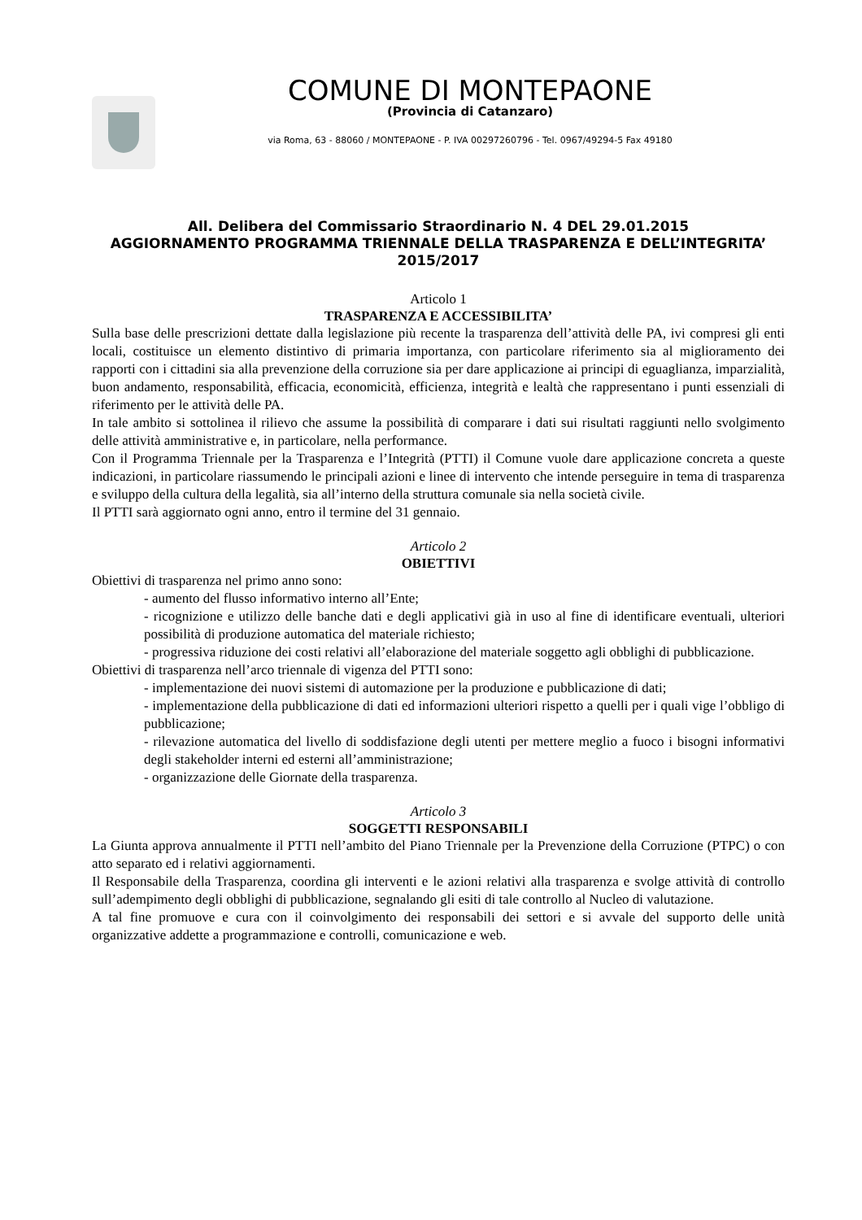COMUNE DI MONTEPAONE
(Provincia di Catanzaro)
via Roma, 63 - 88060 / MONTEPAONE - P. IVA 00297260796 - Tel. 0967/49294-5 Fax 49180
All. Delibera del Commissario Straordinario N. 4 DEL 29.01.2015
AGGIORNAMENTO PROGRAMMA TRIENNALE DELLA TRASPARENZA E DELL’INTEGRITA’ 2015/2017
Articolo 1
TRASPARENZA E ACCESSIBILITA’
Sulla base delle prescrizioni dettate dalla legislazione più recente la trasparenza dell’attività delle PA, ivi compresi gli enti locali, costituisce un elemento distintivo di primaria importanza, con particolare riferimento sia al miglioramento dei rapporti con i cittadini sia alla prevenzione della corruzione sia per dare applicazione ai principi di eguaglianza, imparzialità, buon andamento, responsabilità, efficacia, economicità, efficienza, integrità e lealtà che rappresentano i punti essenziali di riferimento per le attività delle PA.
In tale ambito si sottolinea il rilievo che assume la possibilità di comparare i dati sui risultati raggiunti nello svolgimento delle attività amministrative e, in particolare, nella performance.
Con il Programma Triennale per la Trasparenza e l’Integrità (PTTI) il Comune vuole dare applicazione concreta a queste indicazioni, in particolare riassumendo le principali azioni e linee di intervento che intende perseguire in tema di trasparenza e sviluppo della cultura della legalità, sia all’interno della struttura comunale sia nella società civile.
Il PTTI sarà aggiornato ogni anno, entro il termine del 31 gennaio.
Articolo 2
OBIETTIVI
Obiettivi di trasparenza nel primo anno sono:
- aumento del flusso informativo interno all’Ente;
- ricognizione e utilizzo delle banche dati e degli applicativi già in uso al fine di identificare eventuali, ulteriori possibilità di produzione automatica del materiale richiesto;
- progressiva riduzione dei costi relativi all’elaborazione del materiale soggetto agli obblighi di pubblicazione.
Obiettivi di trasparenza nell’arco triennale di vigenza del PTTI sono:
- implementazione dei nuovi sistemi di automazione per la produzione e pubblicazione di dati;
- implementazione della pubblicazione di dati ed informazioni ulteriori rispetto a quelli per i quali vige l’obbligo di pubblicazione;
- rilevazione automatica del livello di soddisfazione degli utenti per mettere meglio a fuoco i bisogni informativi degli stakeholder interni ed esterni all’amministrazione;
- organizzazione delle Giornate della trasparenza.
Articolo 3
SOGGETTI RESPONSABILI
La Giunta approva annualmente il PTTI nell’ambito del Piano Triennale per la Prevenzione della Corruzione (PTPC) o con atto separato ed i relativi aggiornamenti.
Il Responsabile della Trasparenza, coordina gli interventi e le azioni relativi alla trasparenza e svolge attività di controllo sull’adempimento degli obblighi di pubblicazione, segnalando gli esiti di tale controllo al Nucleo di valutazione.
A tal fine promuove e cura con il coinvolgimento dei responsabili dei settori e si avvale del supporto delle unità organizzative addette a programmazione e controlli, comunicazione e web.